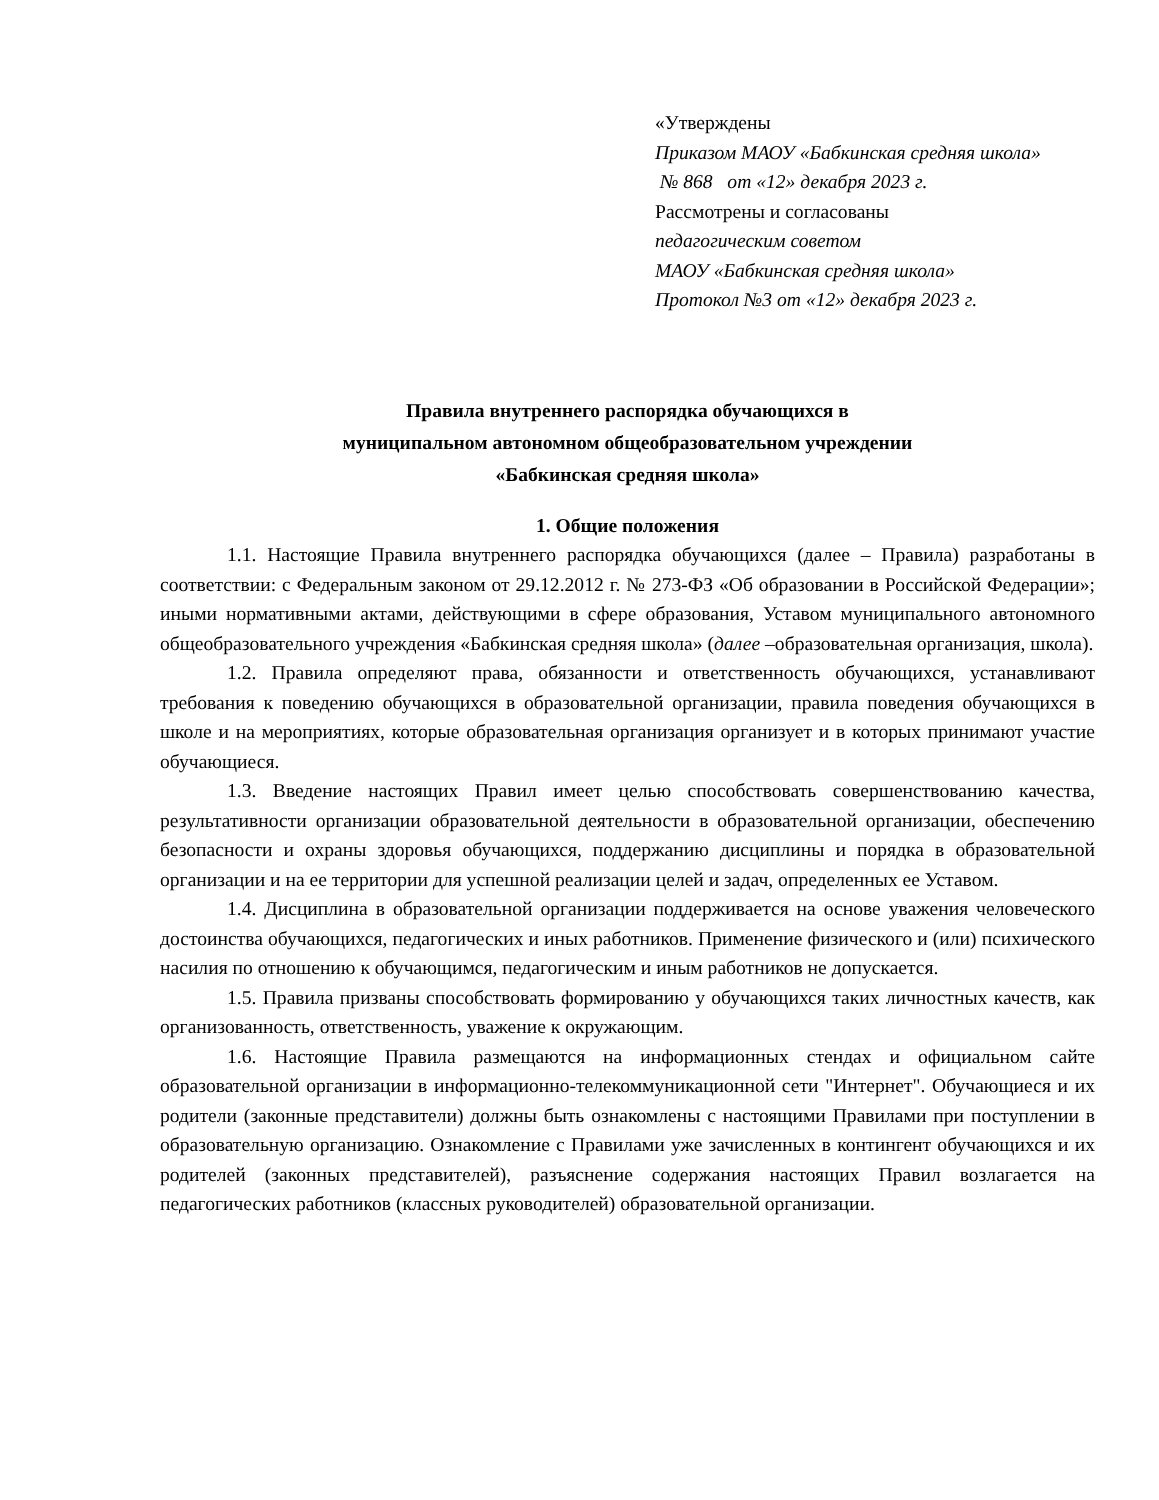«Утверждены
Приказом МАОУ «Бабкинская средняя школа»
№ 868 от «12» декабря 2023 г.
Рассмотрены и согласованы
педагогическим советом
МАОУ «Бабкинская средняя школа»
Протокол №3 от «12» декабря 2023 г.
Правила внутреннего распорядка обучающихся в
муниципальном автономном общеобразовательном учреждении
«Бабкинская средняя школа»
1. Общие положения
1.1. Настоящие Правила внутреннего распорядка обучающихся (далее – Правила) разработаны в соответствии: с Федеральным законом от 29.12.2012 г. № 273-ФЗ «Об образовании в Российской Федерации»; иными нормативными актами, действующими в сфере образования, Уставом муниципального автономного общеобразовательного учреждения «Бабкинская средняя школа» (далее –образовательная организация, школа).
1.2. Правила определяют права, обязанности и ответственность обучающихся, устанавливают требования к поведению обучающихся в образовательной организации, правила поведения обучающихся в школе и на мероприятиях, которые образовательная организация организует и в которых принимают участие обучающиеся.
1.3. Введение настоящих Правил имеет целью способствовать совершенствованию качества, результативности организации образовательной деятельности в образовательной организации, обеспечению безопасности и охраны здоровья обучающихся, поддержанию дисциплины и порядка в образовательной организации и на ее территории для успешной реализации целей и задач, определенных ее Уставом.
1.4. Дисциплина в образовательной организации поддерживается на основе уважения человеческого достоинства обучающихся, педагогических и иных работников. Применение физического и (или) психического насилия по отношению к обучающимся, педагогическим и иным работников не допускается.
1.5. Правила призваны способствовать формированию у обучающихся таких личностных качеств, как организованность, ответственность, уважение к окружающим.
1.6. Настоящие Правила размещаются на информационных стендах и официальном сайте образовательной организации в информационно-телекоммуникационной сети "Интернет". Обучающиеся и их родители (законные представители) должны быть ознакомлены с настоящими Правилами при поступлении в образовательную организацию. Ознакомление с Правилами уже зачисленных в контингент обучающихся и их родителей (законных представителей), разъяснение содержания настоящих Правил возлагается на педагогических работников (классных руководителей) образовательной организации.